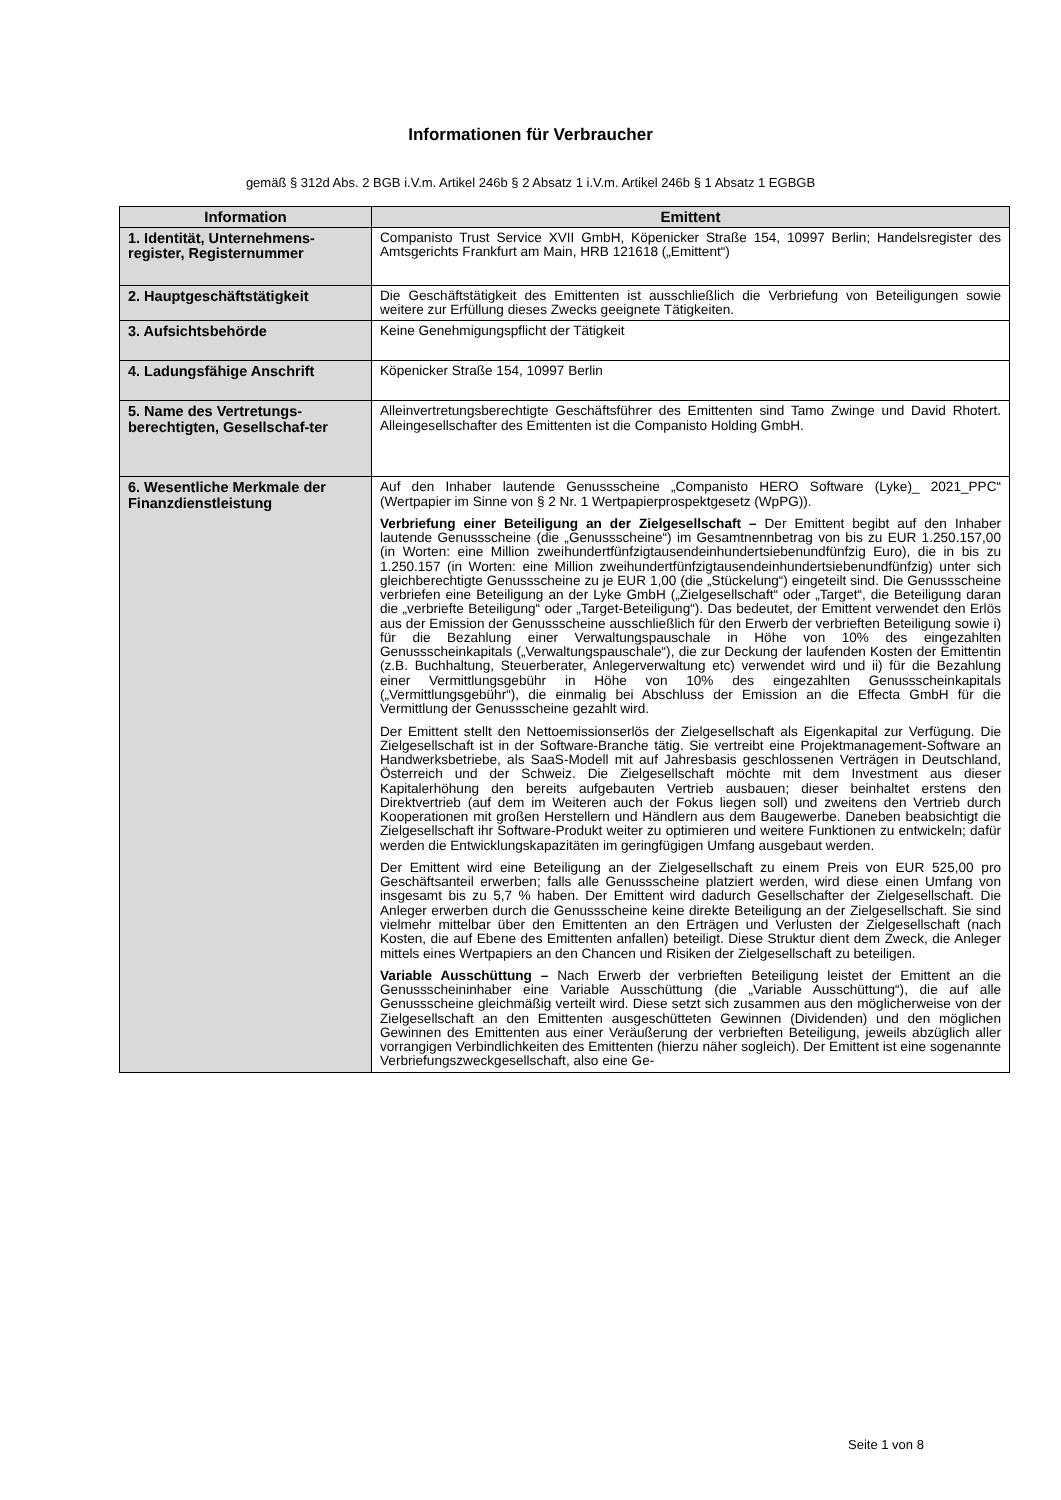Informationen für Verbraucher
gemäß § 312d Abs. 2 BGB i.V.m. Artikel 246b § 2 Absatz 1 i.V.m. Artikel 246b § 1 Absatz 1 EGBGB
| Information | Emittent |
| --- | --- |
| 1. Identität, Unternehmens-register, Registernummer | Companisto Trust Service XVII GmbH, Köpenicker Straße 154, 10997 Berlin; Handelsregister des Amtsgerichts Frankfurt am Main, HRB 121618 („Emittent“) |
| 2. Hauptgeschäftstätigkeit | Die Geschäftstätigkeit des Emittenten ist ausschließlich die Verbriefung von Beteiligungen sowie weitere zur Erfüllung dieses Zwecks geeignete Tätigkeiten. |
| 3. Aufsichtsbehörde | Keine Genehmigungspflicht der Tätigkeit |
| 4. Ladungsfähige Anschrift | Köpenicker Straße 154, 10997 Berlin |
| 5. Name des Vertretungs-berechtigten, Gesellschaf-ter | Alleinvertretungsberechtigte Geschäftsführer des Emittenten sind Tamo Zwinge und David Rhotert. Alleingesellschafter des Emittenten ist die Companisto Holding GmbH. |
| 6. Wesentliche Merkmale der Finanzdienstleistung | Auf den Inhaber lautende Genussscheine „Companisto HERO Software (Lyke)_ 2021_PPC“ (Wertpapier im Sinne von § 2 Nr. 1 Wertpapierprospektgesetz (WpPG)). Verbriefung einer Beteiligung an der Zielgesellschaft – Der Emittent begibt auf den Inhaber lautende Genussscheine (die „Genussscheine“) im Gesamtnennbetrag von bis zu EUR 1.250.157,00 (in Worten: eine Million zweihundertfünfzigtausendeinhundertsiebenundfünfzig Euro), die in bis zu 1.250.157 (in Worten: eine Million zweihundertfünfzigtausendeinhundertsiebenundfünfzig) unter sich gleichberechtigte Genussscheine zu je EUR 1,00 (die „Stückelung“) eingeteilt sind. Die Genussscheine verbriefen eine Beteiligung an der Lyke GmbH („Zielgesellschaft“ oder „Target“, die Beteiligung daran die „verbriefte Beteiligung“ oder „Target-Beteiligung“). Das bedeutet, der Emittent verwendet den Erlös aus der Emission der Genussscheine ausschließlich für den Erwerb der verbrieften Beteiligung sowie i) für die Bezahlung einer Verwaltungspauschale in Höhe von 10% des eingezahlten Genussscheinkapitals („Verwaltungspauschale“), die zur Deckung der laufenden Kosten der Emittentin (z.B. Buchhaltung, Steuerberater, Anlegerverwaltung etc) verwendet wird und ii) für die Bezahlung einer Vermittlungsgebühr in Höhe von 10% des eingezahlten Genussscheinkapitals („Vermittlungsgebühr“), die einmalig bei Abschluss der Emission an die Effecta GmbH für die Vermittlung der Genussscheine gezahlt wird. Der Emittent stellt den Nettoemissionserlös der Zielgesellschaft als Eigenkapital zur Verfügung. Die Zielgesellschaft ist in der Software-Branche tätig. Sie vertreibt eine Projektmanagement-Software an Handwerksbetriebe, als SaaS-Modell mit auf Jahresbasis geschlossenen Verträgen in Deutschland, Österreich und der Schweiz. Die Zielgesellschaft möchte mit dem Investment aus dieser Kapitalerhöhung den bereits aufgebauten Vertrieb ausbauen; dieser beinhaltet erstens den Direktvertrieb (auf dem im Weiteren auch der Fokus liegen soll) und zweitens den Vertrieb durch Kooperationen mit großen Herstellern und Händlern aus dem Baugewerbe. Daneben beabsichtigt die Zielgesellschaft ihr Software-Produkt weiter zu optimieren und weitere Funktionen zu entwickeln; dafür werden die Entwicklungskapazitäten im geringfügigen Umfang ausgebaut werden. Der Emittent wird eine Beteiligung an der Zielgesellschaft zu einem Preis von EUR 525,00 pro Geschäftsanteil erwerben; falls alle Genussscheine platziert werden, wird diese einen Umfang von insgesamt bis zu 5,7 % haben. Der Emittent wird dadurch Gesellschafter der Zielgesellschaft. Die Anleger erwerben durch die Genussscheine keine direkte Beteiligung an der Zielgesellschaft. Sie sind vielmehr mittelbar über den Emittenten an den Erträgen und Verlusten der Zielgesellschaft (nach Kosten, die auf Ebene des Emittenten anfallen) beteiligt. Diese Struktur dient dem Zweck, die Anleger mittels eines Wertpapiers an den Chancen und Risiken der Zielgesellschaft zu beteiligen. Variable Ausschüttung – Nach Erwerb der verbrieften Beteiligung leistet der Emittent an die Genussscheininhaber eine Variable Ausschüttung (die „Variable Ausschüttung“), die auf alle Genussscheine gleichmäßig verteilt wird. Diese setzt sich zusammen aus den möglicherweise von der Zielgesellschaft an den Emittenten ausgeschütteten Gewinnen (Dividenden) und den möglichen Gewinnen des Emittenten aus einer Veräußerung der verbrieften Beteiligung, jeweils abzüglich aller vorrangigen Verbindlichkeiten des Emittenten (hierzu näher sogleich). Der Emittent ist eine sogenannte Verbriefungszweckgesellschaft, also eine Ge- |
Seite 1 von 8